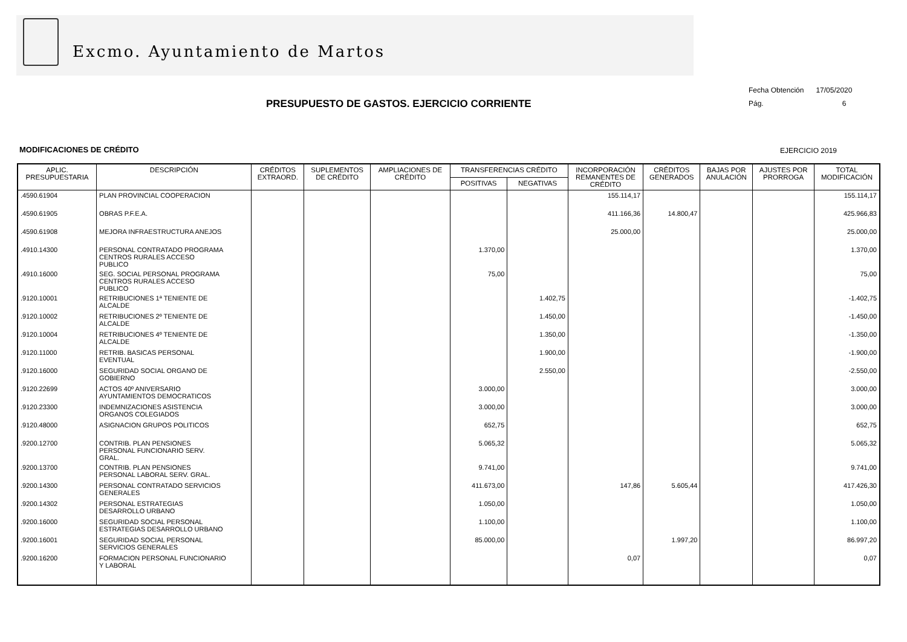Excmo. Ayuntamiento de Martos
PRESUPUESTO DE GASTOS. EJERCICIO CORRIENTE
Fecha Obtención 17/05/2020
Pág. 6
MODIFICACIONES DE CRÉDITO EJERCICIO 2019
| APLIC. PRESUPUESTARIA | DESCRIPCIÓN | CRÉDITOS EXTRAORD. | SUPLEMENTOS DE CRÉDITO | AMPLIACIONES DE CRÉDITO | TRANSFERENCIAS CRÉDITO | | INCORPORACIÓN REMANENTES DE CRÉDITO | CRÉDITOS GENERADOS | BAJAS POR ANULACIÓN | AJUSTES POR PRORROGA | TOTAL MODIFICACIÓN |
| --- | --- | --- | --- | --- | --- | --- | --- | --- | --- | --- | --- |
| | | | | | POSITIVAS | NEGATIVAS | | | | | |
| .4590.61904 | PLAN PROVINCIAL COOPERACION | | | | | | 155.114,17 | | | | 155.114,17 |
| .4590.61905 | OBRAS P.F.E.A. | | | | | | 411.166,36 | 14.800,47 | | | 425.966,83 |
| .4590.61908 | MEJORA INFRAESTRUCTURA ANEJOS | | | | | | 25.000,00 | | | | 25.000,00 |
| .4910.14300 | PERSONAL CONTRATADO PROGRAMA CENTROS RURALES ACCESO PUBLICO | | | | 1.370,00 | | | | | | 1.370,00 |
| .4910.16000 | SEG. SOCIAL PERSONAL PROGRAMA CENTROS RURALES ACCESO PUBLICO | | | | 75,00 | | | | | | 75,00 |
| .9120.10001 | RETRIBUCIONES 1ª TENIENTE DE ALCALDE | | | | | 1.402,75 | | | | | -1.402,75 |
| .9120.10002 | RETRIBUCIONES 2º TENIENTE DE ALCALDE | | | | | 1.450,00 | | | | | -1.450,00 |
| .9120.10004 | RETRIBUCIONES 4º TENIENTE DE ALCALDE | | | | | 1.350,00 | | | | | -1.350,00 |
| .9120.11000 | RETRIB. BASICAS PERSONAL EVENTUAL | | | | | 1.900,00 | | | | | -1.900,00 |
| .9120.16000 | SEGURIDAD SOCIAL ORGANO DE GOBIERNO | | | | | 2.550,00 | | | | | -2.550,00 |
| .9120.22699 | ACTOS 40º ANIVERSARIO AYUNTAMIENTOS DEMOCRATICOS | | | | 3.000,00 | | | | | | 3.000,00 |
| .9120.23300 | INDEMNIZACIONES ASISTENCIA ORGANOS COLEGIADOS | | | | 3.000,00 | | | | | | 3.000,00 |
| .9120.48000 | ASIGNACION GRUPOS POLITICOS | | | | 652,75 | | | | | | 652,75 |
| .9200.12700 | CONTRIB. PLAN PENSIONES PERSONAL FUNCIONARIO SERV. GRAL. | | | | 5.065,32 | | | | | | 5.065,32 |
| .9200.13700 | CONTRIB. PLAN PENSIONES PERSONAL LABORAL SERV. GRAL. | | | | 9.741,00 | | | | | | 9.741,00 |
| .9200.14300 | PERSONAL CONTRATADO SERVICIOS GENERALES | | | | 411.673,00 | | 147,86 | 5.605,44 | | | 417.426,30 |
| .9200.14302 | PERSONAL ESTRATEGIAS DESARROLLO URBANO | | | | 1.050,00 | | | | | | 1.050,00 |
| .9200.16000 | SEGURIDAD SOCIAL PERSONAL ESTRATEGIAS DESARROLLO URBANO | | | | 1.100,00 | | | | | | 1.100,00 |
| .9200.16001 | SEGURIDAD SOCIAL PERSONAL SERVICIOS GENERALES | | | | 85.000,00 | | | 1.997,20 | | | 86.997,20 |
| .9200.16200 | FORMACION PERSONAL FUNCIONARIO Y LABORAL | | | | | | 0,07 | | | | 0,07 |